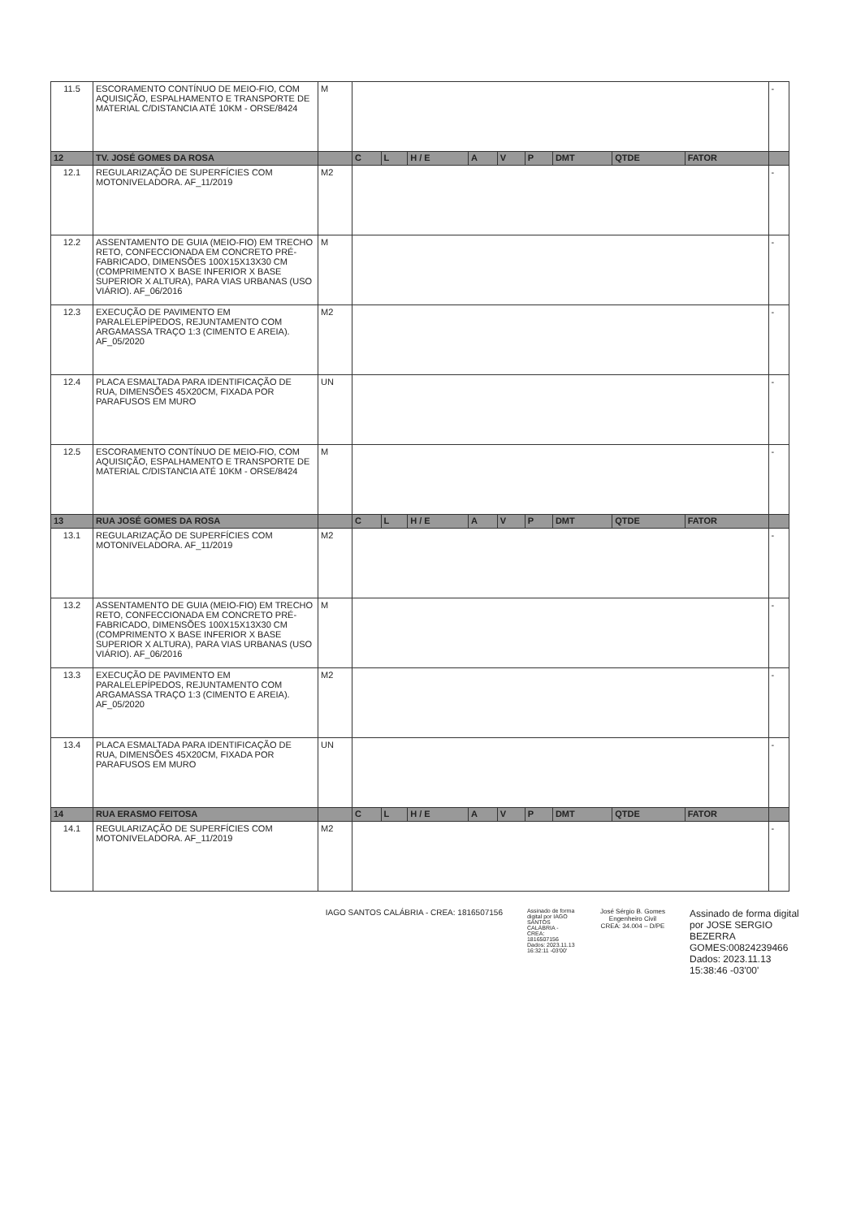| 11.5 | ESCORAMENTO CONTÍNUO DE MEIO-FIO, COM AQUISIÇÃO, ESPALHAMENTO E TRANSPORTE DE MATERIAL C/DISTANCIA ATÉ 10KM - ORSE/8424 | M | | | | | | | | | | - |
| 12 | TV. JOSÉ GOMES DA ROSA | | C | L | H / E | A | V | P | DMT | QTDE | FATOR | |
| 12.1 | REGULARIZAÇÃO DE SUPERFÍCIES COM MOTONIVELADORA. AF_11/2019 | M2 | | | | | | | | | | - |
| 12.2 | ASSENTAMENTO DE GUIA (MEIO-FIO) EM TRECHO RETO, CONFECCIONADA EM CONCRETO PRÉ-FABRICADO, DIMENSÕES 100X15X13X30 CM (COMPRIMENTO X BASE INFERIOR X BASE SUPERIOR X ALTURA), PARA VIAS URBANAS (USO VIÁRIO). AF_06/2016 | M | | | | | | | | | | - |
| 12.3 | EXECUÇÃO DE PAVIMENTO EM PARALELEPÍPEDOS, REJUNTAMENTO COM ARGAMASSA TRAÇO 1:3 (CIMENTO E AREIA). AF_05/2020 | M2 | | | | | | | | | | - |
| 12.4 | PLACA ESMALTADA PARA IDENTIFICAÇÃO DE RUA, DIMENSÕES 45X20CM, FIXADA POR PARAFUSOS EM MURO | UN | | | | | | | | | | - |
| 12.5 | ESCORAMENTO CONTÍNUO DE MEIO-FIO, COM AQUISIÇÃO, ESPALHAMENTO E TRANSPORTE DE MATERIAL C/DISTANCIA ATÉ 10KM - ORSE/8424 | M | | | | | | | | | | - |
| 13 | RUA JOSÉ GOMES DA ROSA | | C | L | H / E | A | V | P | DMT | QTDE | FATOR | |
| 13.1 | REGULARIZAÇÃO DE SUPERFÍCIES COM MOTONIVELADORA. AF_11/2019 | M2 | | | | | | | | | | - |
| 13.2 | ASSENTAMENTO DE GUIA (MEIO-FIO) EM TRECHO RETO, CONFECCIONADA EM CONCRETO PRÉ-FABRICADO, DIMENSÕES 100X15X13X30 CM (COMPRIMENTO X BASE INFERIOR X BASE SUPERIOR X ALTURA), PARA VIAS URBANAS (USO VIÁRIO). AF_06/2016 | M | | | | | | | | | | - |
| 13.3 | EXECUÇÃO DE PAVIMENTO EM PARALELEPÍPEDOS, REJUNTAMENTO COM ARGAMASSA TRAÇO 1:3 (CIMENTO E AREIA). AF_05/2020 | M2 | | | | | | | | | | - |
| 13.4 | PLACA ESMALTADA PARA IDENTIFICAÇÃO DE RUA, DIMENSÕES 45X20CM, FIXADA POR PARAFUSOS EM MURO | UN | | | | | | | | | | - |
| 14 | RUA ERASMO FEITOSA | | C | L | H / E | A | V | P | DMT | QTDE | FATOR | |
| 14.1 | REGULARIZAÇÃO DE SUPERFÍCIES COM MOTONIVELADORA. AF_11/2019 | M2 | | | | | | | | | | - |
IAGO SANTOS CALÁBRIA - CREA: 1816507156
Assinado de forma digital por IAGO SANTOS CALÁBRIA - CREA: 1816507156 Dados: 2023.11.13 16:32:11 -03'00'
José Sérgio B. Gomes
Engenheiro Civil
CREA: 34.004 – D/PE
Assinado de forma digital por JOSE SERGIO BEZERRA GOMES:00824239466 Dados: 2023.11.13 15:38:46 -03'00'